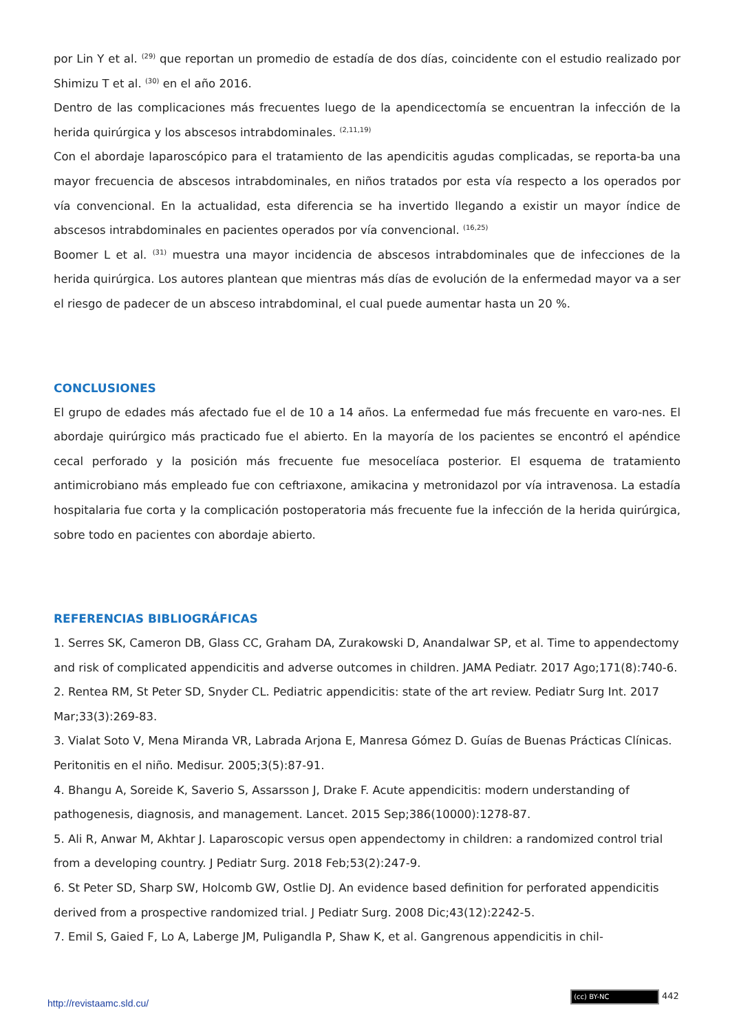por Lin Y et al. <sup>(29)</sup> que reportan un promedio de estadía de dos días, coincidente con el estudio realizado por Shimizu T et al. <sup>(30)</sup> en el año 2016.
Dentro de las complicaciones más frecuentes luego de la apendicectomía se encuentran la infección de la herida quirúrgica y los abscesos intrabdominales. <sup>(2,11,19)</sup>
Con el abordaje laparoscópico para el tratamiento de las apendicitis agudas complicadas, se reporta-ba una mayor frecuencia de abscesos intrabdominales, en niños tratados por esta vía respecto a los operados por vía convencional. En la actualidad, esta diferencia se ha invertido llegando a existir un mayor índice de abscesos intrabdominales en pacientes operados por vía convencional. <sup>(16,25)</sup>
Boomer L et al. <sup>(31)</sup> muestra una mayor incidencia de abscesos intrabdominales que de infecciones de la herida quirúrgica. Los autores plantean que mientras más días de evolución de la enfermedad mayor va a ser el riesgo de padecer de un absceso intrabdominal, el cual puede aumentar hasta un 20 %.
CONCLUSIONES
El grupo de edades más afectado fue el de 10 a 14 años. La enfermedad fue más frecuente en varo-nes. El abordaje quirúrgico más practicado fue el abierto. En la mayoría de los pacientes se encontró el apéndice cecal perforado y la posición más frecuente fue mesocelíaca posterior. El esquema de tratamiento antimicrobiano más empleado fue con ceftriaxone, amikacina y metronidazol por vía intravenosa. La estadía hospitalaria fue corta y la complicación postoperatoria más frecuente fue la infección de la herida quirúrgica, sobre todo en pacientes con abordaje abierto.
REFERENCIAS BIBLIOGRÁFICAS
1. Serres SK, Cameron DB, Glass CC, Graham DA, Zurakowski D, Anandalwar SP, et al. Time to appendectomy and risk of complicated appendicitis and adverse outcomes in children. JAMA Pediatr. 2017 Ago;171(8):740-6.
2. Rentea RM, St Peter SD, Snyder CL. Pediatric appendicitis: state of the art review. Pediatr Surg Int. 2017 Mar;33(3):269-83.
3. Vialat Soto V, Mena Miranda VR, Labrada Arjona E, Manresa Gómez D. Guías de Buenas Prácticas Clínicas. Peritonitis en el niño. Medisur. 2005;3(5):87-91.
4. Bhangu A, Soreide K, Saverio S, Assarsson J, Drake F. Acute appendicitis: modern understanding of pathogenesis, diagnosis, and management. Lancet. 2015 Sep;386(10000):1278-87.
5. Ali R, Anwar M, Akhtar J. Laparoscopic versus open appendectomy in children: a randomized control trial from a developing country. J Pediatr Surg. 2018 Feb;53(2):247-9.
6. St Peter SD, Sharp SW, Holcomb GW, Ostlie DJ. An evidence based definition for perforated appendicitis derived from a prospective randomized trial. J Pediatr Surg. 2008 Dic;43(12):2242-5.
7. Emil S, Gaied F, Lo A, Laberge JM, Puligandla P, Shaw K, et al. Gangrenous appendicitis in chil-
(cc) BY-NC 442
http://revistaamc.sld.cu/